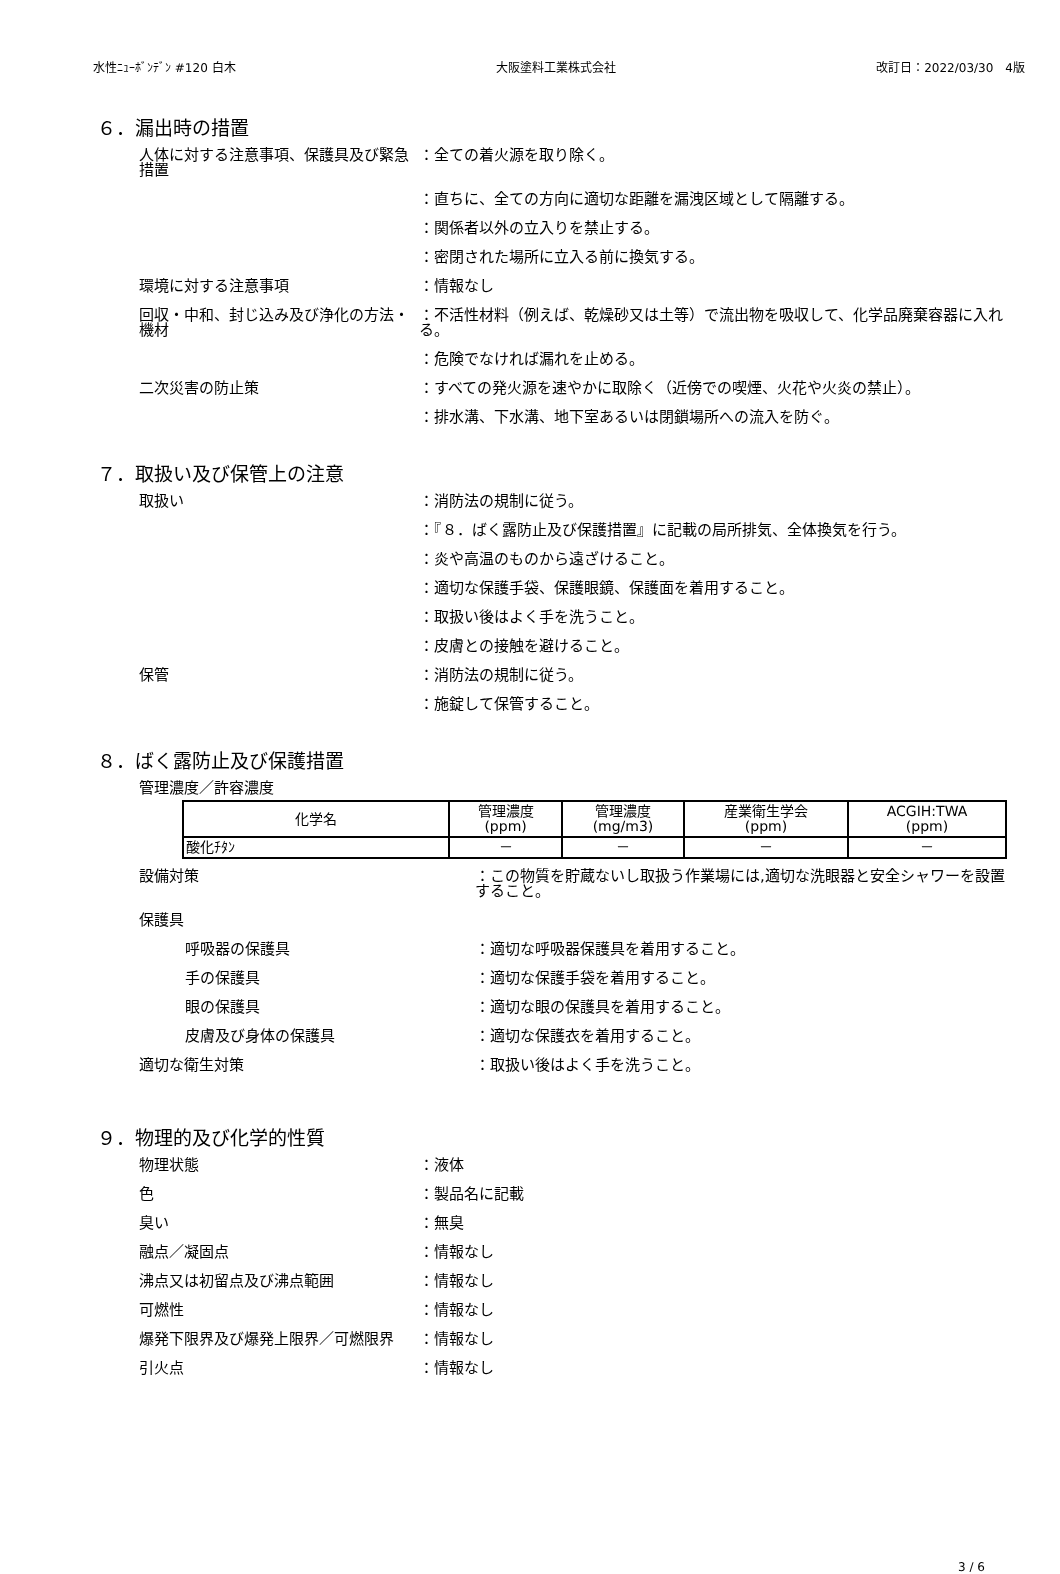水性ﾆｭｰﾎﾞﾝﾃﾞﾝ #120 白木 大阪塗料工業株式会社 改訂日：2022/03/30　4版
６．漏出時の措置
人体に対する注意事項、保護具及び緊急措置
：全ての着火源を取り除く。
：直ちに、全ての方向に適切な距離を漏洩区域として隔離する。
：関係者以外の立入りを禁止する。
：密閉された場所に立入る前に換気する。
環境に対する注意事項 ：情報なし
回収・中和、封じ込み及び浄化の方法・機材
：不活性材料（例えば、乾燥砂又は土等）で流出物を吸収して、化学品廃棄容器に入れる。
：危険でなければ漏れを止める。
二次災害の防止策 ：すべての発火源を速やかに取除く（近傍での喫煙、火花や火炎の禁止）。
：排水溝、下水溝、地下室あるいは閉鎖場所への流入を防ぐ。
７．取扱い及び保管上の注意
取扱い ：消防法の規制に従う。
：『８．ばく露防止及び保護措置』に記載の局所排気、全体換気を行う。
：炎や高温のものから遠ざけること。
：適切な保護手袋、保護眼鏡、保護面を着用すること。
：取扱い後はよく手を洗うこと。
：皮膚との接触を避けること。
保管 ：消防法の規制に従う。
：施錠して保管すること。
８．ばく露防止及び保護措置
管理濃度／許容濃度
| 化学名 | 管理濃度 (ppm) | 管理濃度 (mg/m3) | 産業衛生学会 (ppm) | ACGIH:TWA (ppm) |
| --- | --- | --- | --- | --- |
| 酸化ﾁﾀﾝ | － | － | － | － |
設備対策 ：この物質を貯蔵ないし取扱う作業場には,適切な洗眼器と安全シャワーを設置すること。
保護具
呼吸器の保護具 ：適切な呼吸器保護具を着用すること。
手の保護具 ：適切な保護手袋を着用すること。
眼の保護具 ：適切な眼の保護具を着用すること。
皮膚及び身体の保護具 ：適切な保護衣を着用すること。
適切な衛生対策 ：取扱い後はよく手を洗うこと。
９．物理的及び化学的性質
物理状態 ：液体
色 ：製品名に記載
臭い ：無臭
融点／凝固点 ：情報なし
沸点又は初留点及び沸点範囲 ：情報なし
可燃性 ：情報なし
爆発下限界及び爆発上限界／可燃限界 ：情報なし
引火点 ：情報なし
3 / 6